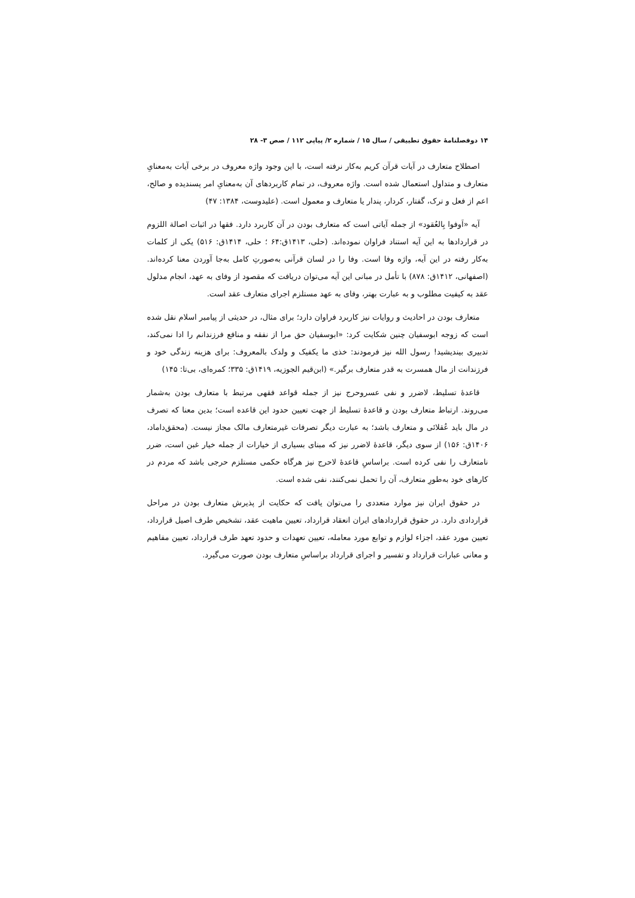۱۴ دوفصلنامۀ حقوق تطبیقی / سال ۱۵ / شماره ۲/ پیاپی ۱۱۲ / صص ۳- ۲۸
اصطلاح متعارف در آیات قرآن کریم به‌کار نرفته است، با این وجود واژه معروف در برخی آیات به‌معنایِ متعارف و متداول استعمال شده است. واژه معروف، در تمام کاربردهای آن به‌معنایِ امر پسندیده و صالح، اعم از فعل و ترک، گفتار، کردار، پندار یا متعارف و معمول است. (علیدوست، ۱۳۸۴: ۴۷)
آیه «اَوفوا بِالعُقود» از جمله آیاتی است که متعارف بودن در آن کاربرد دارد. فقها در اثبات اصالة اللزوم در قراردادها به این آیه استناد فراوان نموده‌اند. (حلی، ۱۴۱۳ق:۶۴ ؛ حلی، ۱۴۱۴ق: ۵۱۶) یکی از کلمات به‌کار رفته در این آیه، واژه وفا است. وفا را در لسان قرآنی به‌صورتِ کامل به‌جا آوردن معنا کرده‌اند. (اصفهانی، ۱۴۱۲ق: ۸۷۸) با تأمل در مبانی این آیه می‌توان دریافت که مقصود از وفای به عهد، انجام مدلول عقد به کیفیت مطلوب و به عبارت بهتر، وفای به عهد مستلزم اجرای متعارف عقد است.
متعارف بودن در احادیث و روایات نیز کاربرد فراوان دارد؛ برای مثال، در حدیثی از پیامبر اسلام نقل شده است که زوجه ابوسفیان چنین شکایت کرد: «ابوسفیان حق مرا از نفقه و منافع فرزندانم را ادا نمی‌کند، تدبیری بیندیشید! رسول الله نیز فرمودند: خذی ما یکفیک و ولدک بالمعروف: برای هزینه زندگی خود و فرزندانت از مال همسرت به قدر متعارف برگیر.» (ابن‌قیم الجوزیه، ۱۴۱۹ق: ۳۳۵؛ کمره‌ای، بی‌تا: ۱۴۵)
قاعدۀ تسلیط، لاضرر و نفی عسروحرج نیز از جمله قواعد فقهی مرتبط با متعارف بودن به‌شمار می‌روند. ارتباط متعارف بودن و قاعدۀ تسلیط از جهت تعیین حدود این قاعده است؛ بدین معنا که تصرف در مال باید عُقلائی و متعارف باشد؛ به عبارت دیگر تصرفات غیرمتعارف مالک مجاز نیست. (محقق‌داماد، ۱۴۰۶ق: ۱۵۶) از سوی دیگر، قاعدۀ لاضرر نیز که مبنای بسیاری از خیارات از جمله خیار غبن است، ضرر نامتعارف را نفی کرده است. براساسِ قاعدۀ لاحرج نیز هرگاه حکمی مستلزم حرجی باشد که مردم در کارهای خود به‌طورِ متعارف، آن را تحمل نمی‌کنند، نفی شده است.
در حقوق ایران نیز موارد متعددی را می‌توان یافت که حکایت از پذیرش متعارف بودن در مراحل قراردادی دارد. در حقوق قراردادهای ایران انعقاد قرارداد، تعیین ماهیت عقد، تشخیص طرف اصیل قرارداد، تعیین مورد عقد، اجزاء لوازم و توابع مورد معامله، تعیین تعهدات و حدود تعهد طرف قرارداد، تعیین مفاهیم و معانی عبارات قرارداد و تفسیر و اجرای قرارداد براساسِ متعارف بودن صورت می‌گیرد.